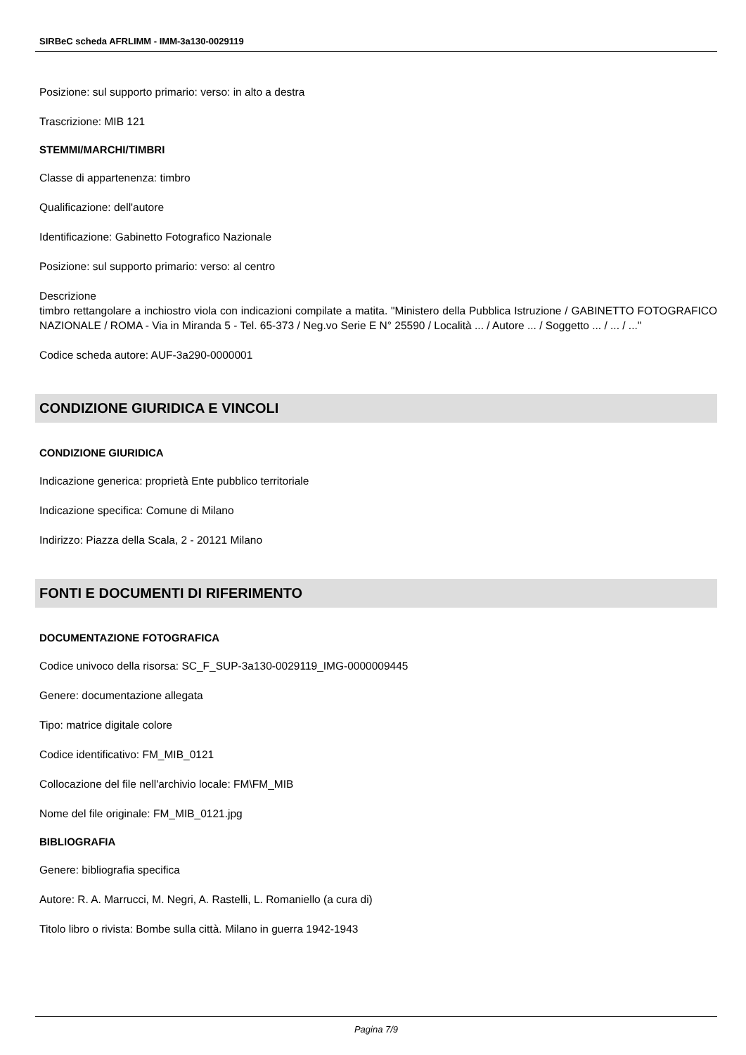SIRBeC scheda AFRLIMM - IMM-3a130-0029119
Posizione: sul supporto primario: verso: in alto a destra
Trascrizione: MIB 121
STEMMI/MARCHI/TIMBRI
Classe di appartenenza: timbro
Qualificazione: dell'autore
Identificazione: Gabinetto Fotografico Nazionale
Posizione: sul supporto primario: verso: al centro
Descrizione
timbro rettangolare a inchiostro viola con indicazioni compilate a matita. "Ministero della Pubblica Istruzione / GABINETTO FOTOGRAFICO NAZIONALE / ROMA - Via in Miranda 5 - Tel. 65-373 / Neg.vo Serie E N° 25590 / Località ... / Autore ... / Soggetto ... / ... / ..."
Codice scheda autore: AUF-3a290-0000001
CONDIZIONE GIURIDICA E VINCOLI
CONDIZIONE GIURIDICA
Indicazione generica: proprietà Ente pubblico territoriale
Indicazione specifica: Comune di Milano
Indirizzo: Piazza della Scala, 2 - 20121 Milano
FONTI E DOCUMENTI DI RIFERIMENTO
DOCUMENTAZIONE FOTOGRAFICA
Codice univoco della risorsa: SC_F_SUP-3a130-0029119_IMG-0000009445
Genere: documentazione allegata
Tipo: matrice digitale colore
Codice identificativo: FM_MIB_0121
Collocazione del file nell'archivio locale: FM\FM_MIB
Nome del file originale: FM_MIB_0121.jpg
BIBLIOGRAFIA
Genere: bibliografia specifica
Autore: R. A. Marrucci, M. Negri, A. Rastelli, L. Romaniello (a cura di)
Titolo libro o rivista: Bombe sulla città. Milano in guerra 1942-1943
Pagina 7/9